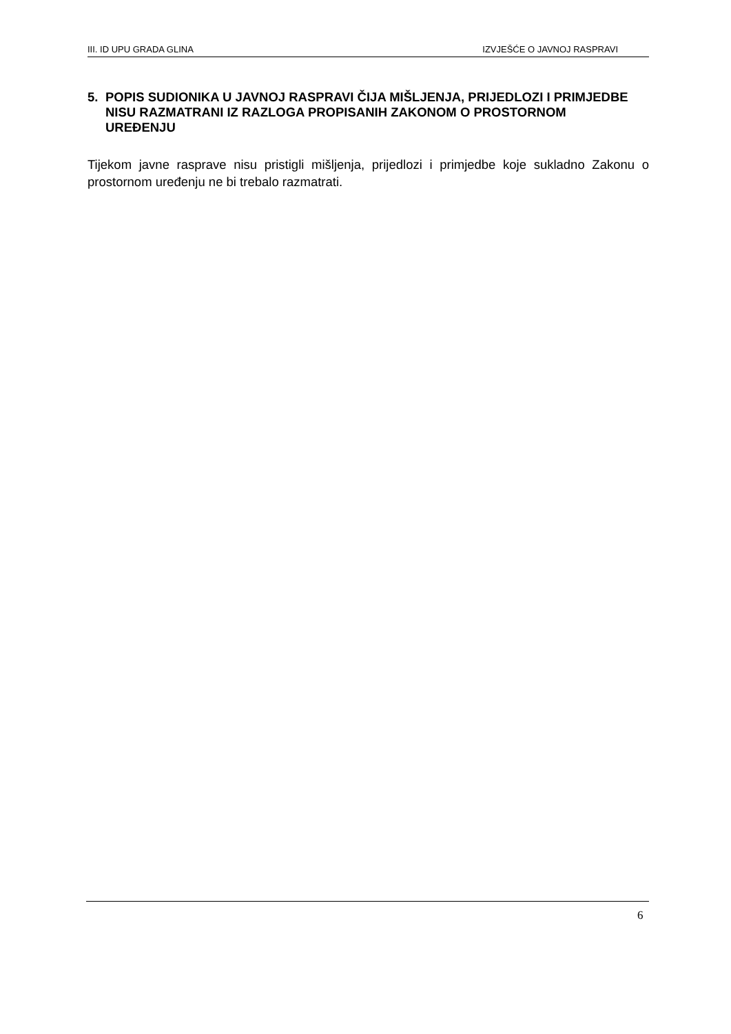III. ID UPU GRADA GLINA IZVJEŠĆE O JAVNOJ RASPRAVI
5. POPIS SUDIONIKA U JAVNOJ RASPRAVI ČIJA MIŠLJENJA, PRIJEDLOZI I PRIMJEDBE NISU RAZMATRANI IZ RAZLOGA PROPISANIH ZAKONOM O PROSTORNOM UREĐENJU
Tijekom javne rasprave nisu pristigli mišljenja, prijedlozi i primjedbe koje sukladno Zakonu o prostornom uređenju ne bi trebalo razmatrati.
6